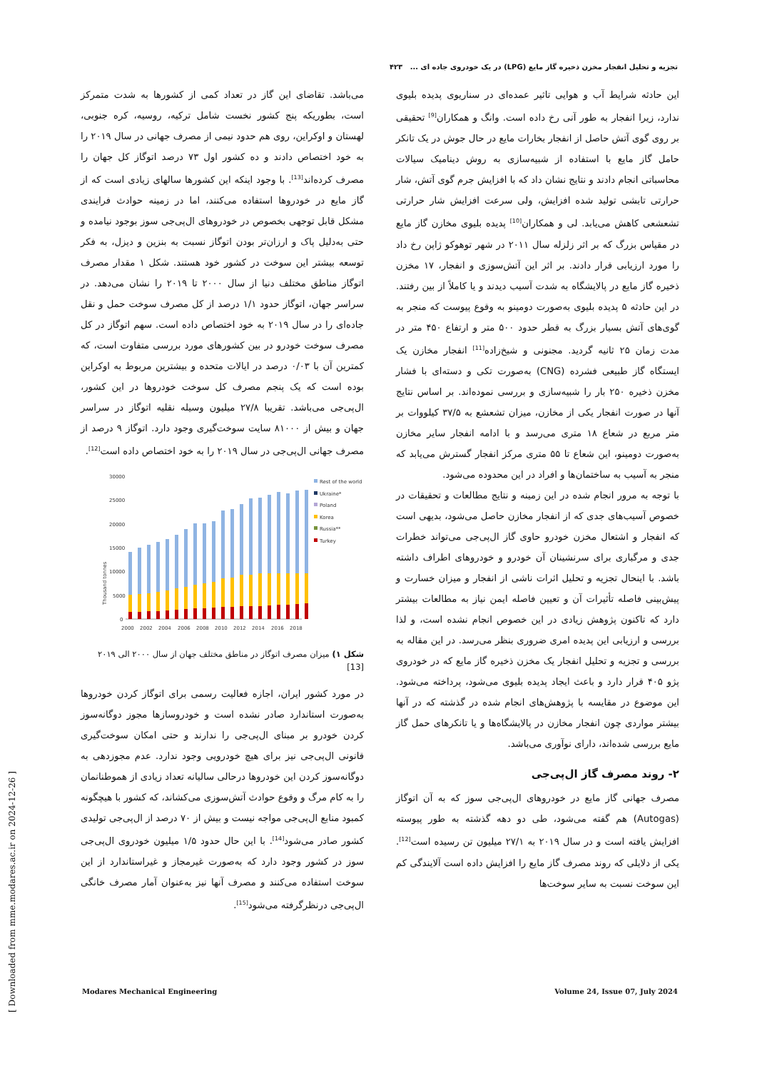تجزیه و تحلیل انفجار مخزن ذخیره گاز مایع (LPG) در یک خودروی جاده ای ... ۴۲۳
این حادثه شرایط آب و هوایی تاثیر عمده‌ای در سناریوی پدیده بلیوی ندارد، زیرا انفجار به طور آنی رخ داده است. وانگ و همکاران<sup>[9]</sup> تحقیقی بر روی گوی آتش حاصل از انفجار بخارات مایع در حال جوش در یک تانکر حامل گاز مایع با استفاده از شبیه‌سازی به روش دینامیک سیالات محاسباتی انجام دادند و نتایج نشان داد که با افزایش جرم گوی آتش، شار حرارتی تابشی تولید شده افزایش، ولی سرعت افزایش شار حرارتی تشعشعی کاهش می‌یابد. لی و همکاران<sup>[10]</sup> پدیده بلیوی مخازن گاز مایع در مقیاس بزرگ که بر اثر زلزله سال ۲۰۱۱ در شهر توهوکو ژاپن رخ داد را مورد ارزیابی قرار دادند. بر اثر این آتش‌سوزی و انفجار، ۱۷ مخزن ذخیره گاز مایع در پالایشگاه به شدت آسیب دیدند و یا کاملاً از بین رفتند. در این حادثه ۵ پدیده بلیوی به‌صورت دومینو به وقوع پیوست که منجر به گوی‌های آتش بسیار بزرگ به قطر حدود ۵۰۰ متر و ارتفاع ۴۵۰ متر در مدت زمان ۲۵ ثانیه گردید. مجنونی و شیخ‌زاده<sup>[11]</sup> انفجار مخازن یک ایستگاه گاز طبیعی فشرده (CNG) به‌صورت تکی و دسته‌ای با فشار مخزن ذخیره ۲۵۰ بار را شبیه‌سازی و بررسی نموده‌اند. بر اساس نتایج آنها در صورت انفجار یکی از مخازن، میزان تشعشع به ۳۷/۵ کیلووات بر متر مربع در شعاع ۱۸ متری می‌رسد و با ادامه انفجار سایر مخازن به‌صورت دومینو، این شعاع تا ۵۵ متری مرکز انفجار گسترش می‌یابد که منجر به آسیب به ساختمان‌ها و افراد در این محدوده می‌شود.
با توجه به مرور انجام شده در این زمینه و نتایج مطالعات و تحقیقات در خصوص آسیب‌های جدی که از انفجار مخازن حاصل می‌شود، بدیهی است که انفجار و اشتعال مخزن خودرو حاوی گاز ال‌پی‌جی می‌تواند خطرات جدی و مرگباری برای سرنشینان آن خودرو و خودروهای اطراف داشته باشد. با اینحال تجزیه و تحلیل اثرات ناشی از انفجار و میزان خسارت و پیش‌بینی فاصله تأثیرات آن و تعیین فاصله ایمن نیاز به مطالعات بیشتر دارد که تاکنون پژوهش زیادی در این خصوص انجام نشده است، و لذا بررسی و ارزیابی این پدیده امری ضروری بنظر می‌رسد. در این مقاله به بررسی و تجزیه و تحلیل انفجار یک مخزن ذخیره گاز مایع که در خودروی پژو ۴۰۵ قرار دارد و باعث ایجاد پدیده بلیوی می‌شود، پرداخته می‌شود. این موضوع در مقایسه با پژوهش‌های انجام شده در گذشته که در آنها بیشتر مواردی چون انفجار مخازن در پالایشگاه‌ها و یا تانکرهای حمل گاز مایع بررسی شده‌اند، دارای نوآوری می‌باشد.
۲- روند مصرف گاز ال‌پی‌جی
مصرف جهانی گاز مایع در خودروهای ال‌پی‌جی سوز که به آن اتوگاز (Autogas) هم گفته می‌شود، طی دو دهه گذشته به طور پیوسته افزایش یافته است و در سال ۲۰۱۹ به ۲۷/۱ میلیون تن رسیده است<sup>[12]</sup>. یکی از دلایلی که روند مصرف گاز مایع را افزایش داده است آلایندگی کم این سوخت نسبت به سایر سوخت‌ها
می‌باشد. تقاضای این گاز در تعداد کمی از کشورها به شدت متمرکز است، بطوریکه پنج کشور نخست شامل ترکیه، روسیه، کره جنوبی، لهستان و اوکراین، روی هم حدود نیمی از مصرف جهانی در سال ۲۰۱۹ را به خود اختصاص دادند و ده کشور اول ۷۳ درصد اتوگاز کل جهان را مصرف کرده‌اند<sup>[13]</sup>. با وجود اینکه این کشورها سالهای زیادی است که از گاز مایع در خودروها استفاده می‌کنند، اما در زمینه حوادث فرایندی مشکل قابل توجهی بخصوص در خودروهای ال‌پی‌جی سوز بوجود نیامده و حتی به‌دلیل پاک و ارزان‌تر بودن اتوگاز نسبت به بنزین و دیزل، به فکر توسعه بیشتر این سوخت در کشور خود هستند. شکل ۱ مقدار مصرف اتوگاز مناطق مختلف دنیا از سال ۲۰۰۰ تا ۲۰۱۹ را نشان می‌دهد. در سراسر جهان، اتوگاز حدود ۱/۱ درصد از کل مصرف سوخت حمل و نقل جاده‌ای را در سال ۲۰۱۹ به خود اختصاص داده است. سهم اتوگاز در کل مصرف سوخت خودرو در بین کشورهای مورد بررسی متفاوت است، که کمترین آن با ۰/۰۳ درصد در ایالات متحده و بیشترین مربوط به اوکراین بوده است که یک پنجم مصرف کل سوخت خودروها در این کشور، ال‌پی‌جی می‌باشد. تقریبا ۲۷/۸ میلیون وسیله نقلیه اتوگاز در سراسر جهان و بیش از ۸۱۰۰۰ سایت سوخت‌گیری وجود دارد. اتوگاز ۹ درصد از مصرف جهانی ال‌پی‌جی در سال ۲۰۱۹ را به خود اختصاص داده است<sup>[12]</sup>.
30000
25000
20000
15000
10000
5000
0
2000
2002
2004
2006
2008
2010
2012
2014
2016
2018
Rest of the world
Ukraine*
Poland
Korea
Russia**
Turkey
Thousand tonnes
شکل ۱) میزان مصرف اتوگاز در مناطق مختلف جهان از سال ۲۰۰۰ الی ۲۰۱۹
[13]
در مورد کشور ایران، اجازه فعالیت رسمی برای اتوگاز کردن خودروها به‌صورت استاندارد صادر نشده است و خودروسازها مجوز دوگانه‌سوز کردن خودرو بر مبنای ال‌پی‌جی را ندارند و حتی امکان سوخت‌گیری قانونی ال‌پی‌جی نیز برای هیچ خودرویی وجود ندارد. عدم مجوزدهی به دوگانه‌سوز کردن این خودروها درحالی سالیانه تعداد زیادی از هموطنانمان را به کام مرگ و وقوع حوادث آتش‌سوزی می‌کشاند، که کشور با هیچگونه کمبود منابع ال‌پی‌جی مواجه نیست و بیش از ۷۰ درصد از ال‌پی‌جی تولیدی کشور صادر می‌شود<sup>[14]</sup>. با این حال حدود ۱/۵ میلیون خودروی ال‌پی‌جی سوز در کشور وجود دارد که به‌صورت غیرمجاز و غیراستاندارد از این سوخت استفاده می‌کنند و مصرف آنها نیز به‌عنوان آمار مصرف خانگی ال‌پی‌جی درنظرگرفته می‌شود<sup>[15]</sup>.
Modares Mechanical Engineering Volume 24, Issue 07, July 2024
[ Downloaded from mme.modares.ac.ir on 2024-12-26 ]